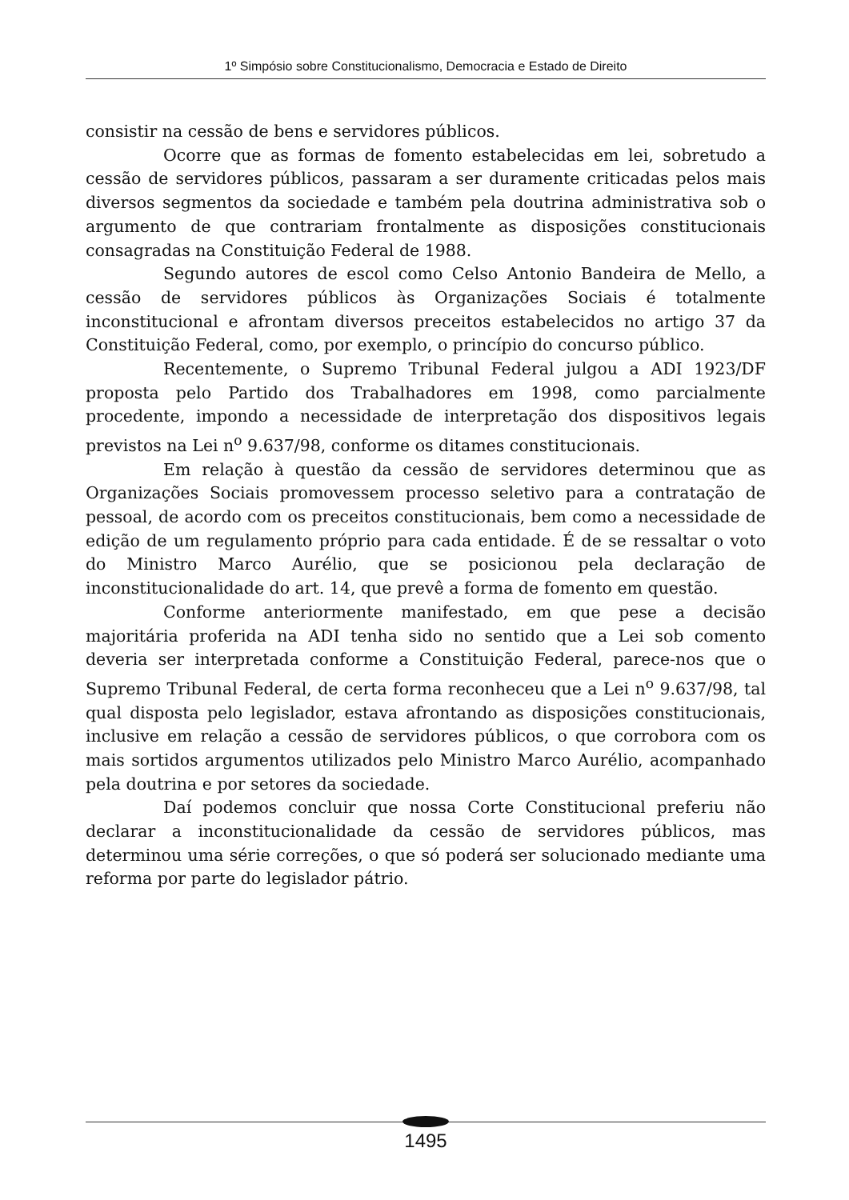1º Simpósio sobre Constitucionalismo, Democracia e Estado de Direito
consistir na cessão de bens e servidores públicos.
Ocorre que as formas de fomento estabelecidas em lei, sobretudo a cessão de servidores públicos, passaram a ser duramente criticadas pelos mais diversos segmentos da sociedade e também pela doutrina administrativa sob o argumento de que contrariam frontalmente as disposições constitucionais consagradas na Constituição Federal de 1988.
Segundo autores de escol como Celso Antonio Bandeira de Mello, a cessão de servidores públicos às Organizações Sociais é totalmente inconstitucional e afrontam diversos preceitos estabelecidos no artigo 37 da Constituição Federal, como, por exemplo, o princípio do concurso público.
Recentemente, o Supremo Tribunal Federal julgou a ADI 1923/DF proposta pelo Partido dos Trabalhadores em 1998, como parcialmente procedente, impondo a necessidade de interpretação dos dispositivos legais previstos na Lei n<sup>o</sup> 9.637/98, conforme os ditames constitucionais.
Em relação à questão da cessão de servidores determinou que as Organizações Sociais promovessem processo seletivo para a contratação de pessoal, de acordo com os preceitos constitucionais, bem como a necessidade de edição de um regulamento próprio para cada entidade. É de se ressaltar o voto do Ministro Marco Aurélio, que se posicionou pela declaração de inconstitucionalidade do art. 14, que prevê a forma de fomento em questão.
Conforme anteriormente manifestado, em que pese a decisão majoritária proferida na ADI tenha sido no sentido que a Lei sob comento deveria ser interpretada conforme a Constituição Federal, parece-nos que o Supremo Tribunal Federal, de certa forma reconheceu que a Lei n<sup>o</sup> 9.637/98, tal qual disposta pelo legislador, estava afrontando as disposições constitucionais, inclusive em relação a cessão de servidores públicos, o que corrobora com os mais sortidos argumentos utilizados pelo Ministro Marco Aurélio, acompanhado pela doutrina e por setores da sociedade.
Daí podemos concluir que nossa Corte Constitucional preferiu não declarar a inconstitucionalidade da cessão de servidores públicos, mas determinou uma série correções, o que só poderá ser solucionado mediante uma reforma por parte do legislador pátrio.
1495